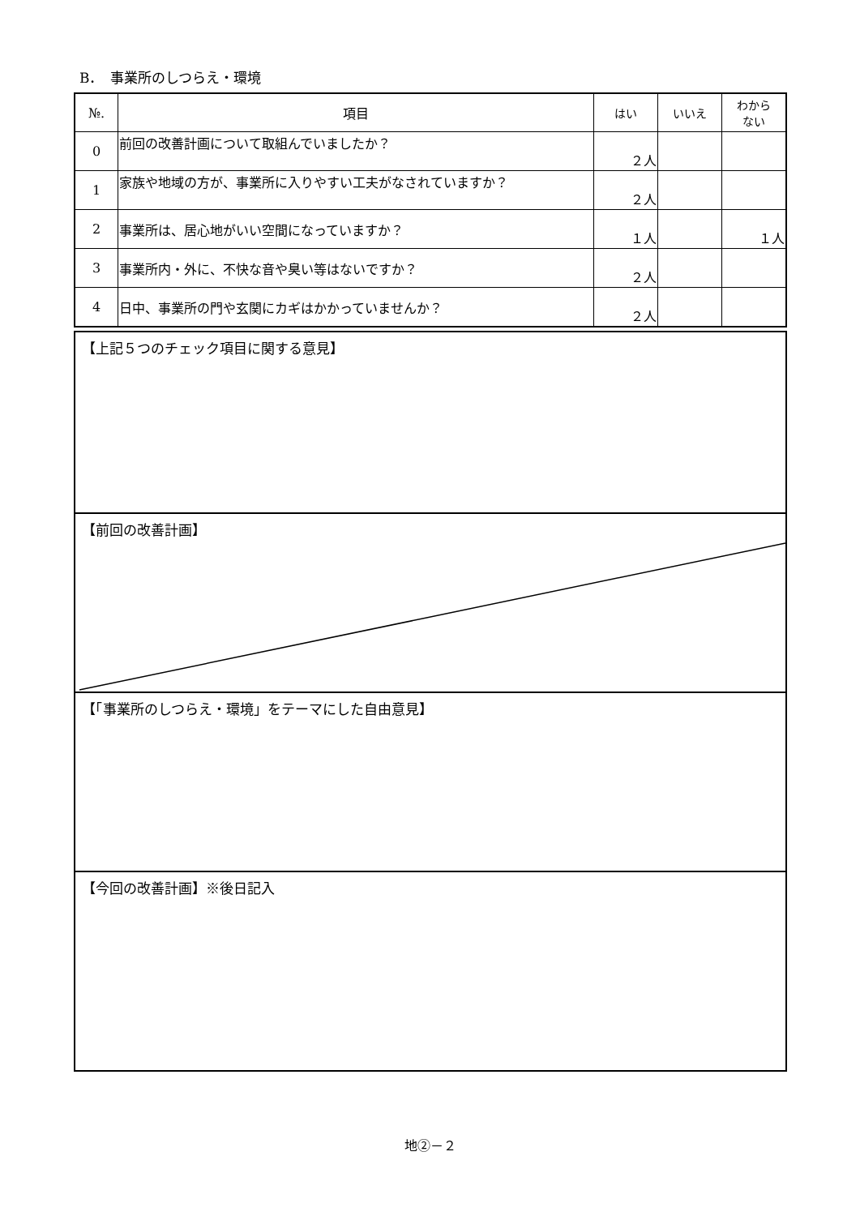B．　事業所のしつらえ・環境
| №. | 項目 | はい | いいえ | わから ない |
| --- | --- | --- | --- | --- |
| 0 | 前回の改善計画について取組んでいましたか？ | ２人 | | |
| 1 | 家族や地域の方が、事業所に入りやすい工夫がなされていますか？ | ２人 | | |
| 2 | 事業所は、居心地がいい空間になっていますか？ | １人 | | １人 |
| 3 | 事業所内・外に、不快な音や臭い等はないですか？ | ２人 | | |
| 4 | 日中、事業所の門や玄関にカギはかかっていませんか？ | ２人 | | |
【上記５つのチェック項目に関する意見】
【前回の改善計画】
【「事業所のしつらえ・環境」をテーマにした自由意見】
【今回の改善計画】※後日記入
地②－２